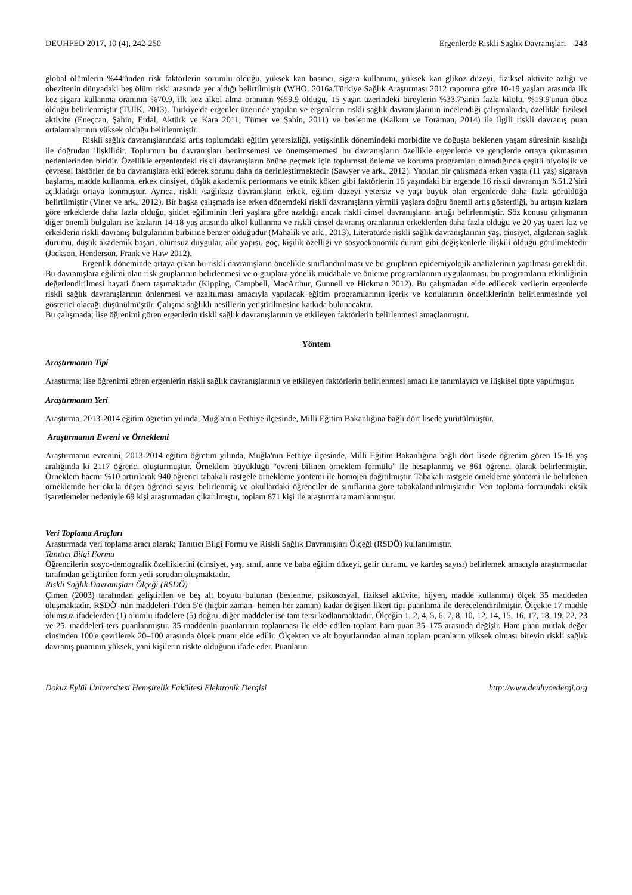DEUHFED 2017, 10 (4), 242-250 Ergenlerde Riskli Sağlık Davranışları 243
global ölümlerin %44'ünden risk faktörlerin sorumlu olduğu, yüksek kan basıncı, sigara kullanımı, yüksek kan glikoz düzeyi, fiziksel aktivite azlığı ve obezitenin dünyadaki beş ölüm riski arasında yer aldığı belirtilmiştir (WHO, 2016a.Türkiye Sağlık Araştırması 2012 raporuna göre 10-19 yaşları arasında ilk kez sigara kullanma oranının %70.9, ilk kez alkol alma oranının %59.9 olduğu, 15 yaşın üzerindeki bireylerin %33.7'sinin fazla kilolu, %19.9'unun obez olduğu belirlenmiştir (TUİK, 2013). Türkiye'de ergenler üzerinde yapılan ve ergenlerin riskli sağlık davranışlarının incelendiği çalışmalarda, özellikle fiziksel aktivite (Eneçcan, Şahin, Erdal, Aktürk ve Kara 2011; Tümer ve Şahin, 2011) ve beslenme (Kalkım ve Toraman, 2014) ile ilgili riskli davranış puan ortalamalarının yüksek olduğu belirlenmiştir.
Riskli sağlık davranışlarındaki artış toplumdaki eğitim yetersizliği, yetişkinlik dönemindeki morbidite ve doğuşta beklenen yaşam süresinin kısalığı ile doğrudan ilişkilidir. Toplumun bu davranışları benimsemesi ve önemsememesi bu davranışların özellikle ergenlerde ve gençlerde ortaya çıkmasının nedenlerinden biridir. Özellikle ergenlerdeki riskli davranışların önüne geçmek için toplumsal önleme ve koruma programları olmadığında çeşitli biyolojik ve çevresel faktörler de bu davranışlara etki ederek sorunu daha da derinleştirmektedir (Sawyer ve ark., 2012). Yapılan bir çalışmada erken yaşta (11 yaş) sigaraya başlama, madde kullanma, erkek cinsiyet, düşük akademik performans ve etnik köken gibi faktörlerin 16 yaşındaki bir ergende 16 riskli davranışın %51.2’sini açıkladığı ortaya konmuştur. Ayrıca, riskli /sağlıksız davranışların erkek, eğitim düzeyi yetersiz ve yaşı büyük olan ergenlerde daha fazla görüldüğü belirtilmiştir (Viner ve ark., 2012). Bir başka çalışmada ise erken dönemdeki riskli davranışların yirmili yaşlara doğru önemli artış gösterdiği, bu artışın kızlara göre erkeklerde daha fazla olduğu, şiddet eğiliminin ileri yaşlara göre azaldığı ancak riskli cinsel davranışların arttığı belirlenmiştir. Söz konusu çalışmanın diğer önemli bulguları ise kızların 14-18 yaş arasında alkol kullanma ve riskli cinsel davranış oranlarının erkeklerden daha fazla olduğu ve 20 yaş üzeri kız ve erkeklerin riskli davranış bulgularının birbirine benzer olduğudur (Mahalik ve ark., 2013). Literatürde riskli sağlık davranışlarının yaş, cinsiyet, algılanan sağlık durumu, düşük akademik başarı, olumsuz duygular, aile yapısı, göç, kişilik özelliği ve sosyoekonomik durum gibi değişkenlerle ilişkili olduğu görülmektedir (Jackson, Henderson, Frank ve Haw 2012).
Ergenlik döneminde ortaya çıkan bu riskli davranışların öncelikle sınıflandırılması ve bu grupların epidemiyolojik analizlerinin yapılması gereklidir. Bu davranışlara eğilimi olan risk gruplarının belirlenmesi ve o gruplara yönelik müdahale ve önleme programlarının uygulanması, bu programların etkinliğinin değerlendirilmesi hayati önem taşımaktadır (Kipping, Campbell, MacArthur, Gunnell ve Hickman 2012). Bu çalışmadan elde edilecek verilerin ergenlerde riskli sağlık davranışlarının önlenmesi ve azaltılması amacıyla yapılacak eğitim programlarının içerik ve konularının önceliklerinin belirlenmesinde yol gösterici olacağı düşünülmüştür. Çalışma sağlıklı nesillerin yetiştirilmesine katkıda bulunacaktır.
Bu çalışmada; lise öğrenimi gören ergenlerin riskli sağlık davranışlarının ve etkileyen faktörlerin belirlenmesi amaçlanmıştır.
Yöntem
Araştırmanın Tipi
Araştırma; lise öğrenimi gören ergenlerin riskli sağlık davranışlarının ve etkileyen faktörlerin belirlenmesi amacı ile tanımlayıcı ve ilişkisel tipte yapılmıştır.
Araştırmanın Yeri
Araştırma, 2013-2014 eğitim öğretim yılında, Muğla'nın Fethiye ilçesinde, Milli Eğitim Bakanlığına bağlı dört lisede yürütülmüştür.
Araştırmanın Evreni ve Örneklemi
Araştırmanın evrenini, 2013-2014 eğitim öğretim yılında, Muğla'nın Fethiye ilçesinde, Milli Eğitim Bakanlığına bağlı dört lisede öğrenim gören 15-18 yaş aralığında ki 2117 öğrenci oluşturmuştur. Örneklem büyüklüğü “evreni bilinen örneklem formülü” ile hesaplanmış ve 861 öğrenci olarak belirlenmiştir. Örneklem hacmi %10 artırılarak 940 öğrenci tabakalı rastgele örnekleme yöntemi ile homojen dağıtılmıştır. Tabakalı rastgele örnekleme yöntemi ile belirlenen örneklemde her okula düşen öğrenci sayısı belirlenmiş ve okullardaki öğrenciler de sınıflarına göre tabakalandırılmışlardır. Veri toplama formundaki eksik işaretlemeler nedeniyle 69 kişi araştırmadan çıkarılmıştır, toplam 871 kişi ile araştırma tamamlanmıştır.
Veri Toplama Araçları
Araştırmada veri toplama aracı olarak; Tanıtıcı Bilgi Formu ve Riskli Sağlık Davranışları Ölçeği (RSDÖ) kullanılmıştır.
Tanıtıcı Bilgi Formu
Öğrencilerin sosyo-demografik özelliklerini (cinsiyet, yaş, sınıf, anne ve baba eğitim düzeyi, gelir durumu ve kardeş sayısı) belirlemek amacıyla araştırmacılar tarafından geliştirilen form yedi sorudan oluşmaktadır.
Riskli Sağlık Davranışları Ölçeği (RSDÖ)
Çimen (2003) tarafından geliştirilen ve beş alt boyutu bulunan (beslenme, psikososyal, fiziksel aktivite, hijyen, madde kullanımı) ölçek 35 maddeden oluşmaktadır. RSDÖ' nün maddeleri 1'den 5'e (hiçbir zaman- hemen her zaman) kadar değişen likert tipi puanlama ile derecelendirilmiştir. Ölçekte 17 madde olumsuz ifadelerden (1) olumlu ifadelere (5) doğru, diğer maddeler ise tam tersi kodlanmaktadır. Ölçeğin 1, 2, 4, 5, 6, 7, 8, 10, 12, 14, 15, 16, 17, 18, 19, 22, 23 ve 25. maddeleri ters puanlanmıştır. 35 maddenin puanlarının toplanması ile elde edilen toplam ham puan 35–175 arasında değişir. Ham puan mutlak değer cinsinden 100'e çevrilerek 20–100 arasında ölçek puanı elde edilir. Ölçekten ve alt boyutlarından alınan toplam puanların yüksek olması bireyin riskli sağlık davranış puanının yüksek, yani kişilerin riskte olduğunu ifade eder. Puanların
Dokuz Eylül Üniversitesi Hemşirelik Fakültesi Elektronik Dergisi http://www.deuhyoedergi.org